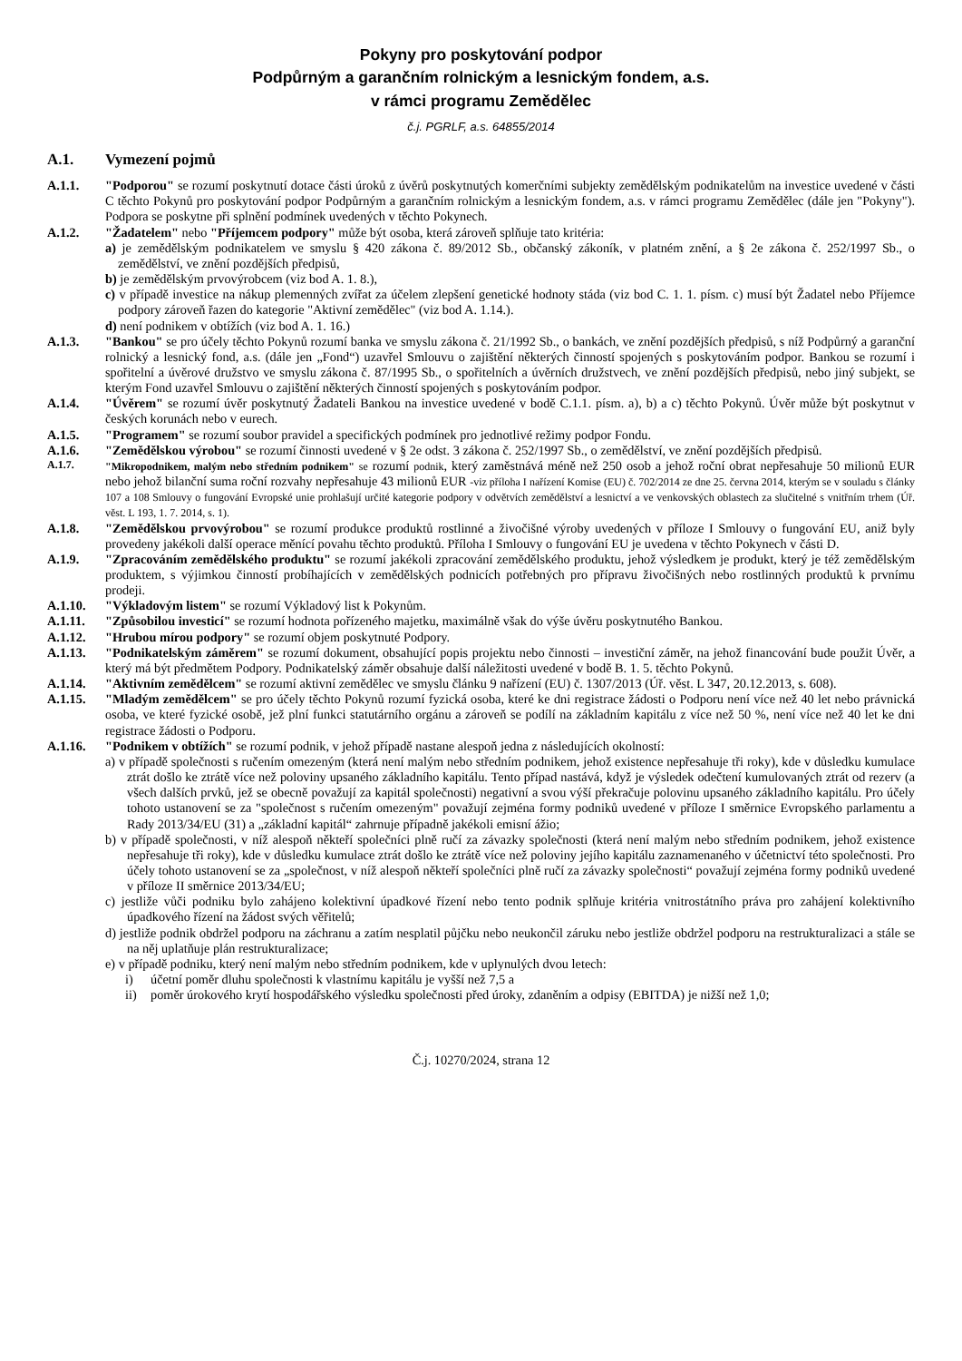Pokyny pro poskytování podpor
Podpůrným a garančním rolnickým a lesnickým fondem, a.s.
v rámci programu Zemědělec
č.j. PGRLF, a.s. 64855/2014
A.1. Vymezení pojmů
A.1.1. "Podporou" se rozumí poskytnutí dotace části úroků z úvěrů poskytnutých komerčními subjekty zemědělským podnikatelům na investice uvedené v části C těchto Pokynů pro poskytování podpor Podpůrným a garančním rolnickým a lesnickým fondem, a.s. v rámci programu Zemědělec (dále jen "Pokyny"). Podpora se poskytne při splnění podmínek uvedených v těchto Pokynech.
A.1.2. "Žadatelem" nebo "Příjemcem podpory" může být osoba, která zároveň splňuje tato kritéria:
a) je zemědělským podnikatelem ve smyslu § 420 zákona č. 89/2012 Sb., občanský zákoník, v platném znění, a § 2e zákona č. 252/1997 Sb., o zemědělství, ve znění pozdějších předpisů,
b) je zemědělským prvovýrobcem (viz bod A. 1. 8.),
c) v případě investice na nákup plemenných zvířat za účelem zlepšení genetické hodnoty stáda (viz bod C. 1. 1. písm. c) musí být Žadatel nebo Příjemce podpory zároveň řazen do kategorie "Aktivní zemědělec" (viz bod A. 1.14.).
d) není podnikem v obtížích (viz bod A. 1. 16.)
A.1.3. "Bankou" se pro účely těchto Pokynů rozumí banka ve smyslu zákona č. 21/1992 Sb., o bankách, ve znění pozdějších předpisů, s níž Podpůrný a garanční rolnický a lesnický fond, a.s. (dále jen „Fond“) uzavřel Smlouvu o zajištění některých činností spojených s poskytováním podpor. Bankou se rozumí i spořitelní a úvěrové družstvo ve smyslu zákona č. 87/1995 Sb., o spořitelních a úvěrních družstvech, ve znění pozdějších předpisů, nebo jiný subjekt, se kterým Fond uzavřel Smlouvu o zajištění některých činností spojených s poskytováním podpor.
A.1.4. "Úvěrem" se rozumí úvěr poskytnutý Žadateli Bankou na investice uvedené v bodě C.1.1. písm. a), b) a c) těchto Pokynů. Úvěr může být poskytnut v českých korunách nebo v eurech.
A.1.5. "Programem" se rozumí soubor pravidel a specifických podmínek pro jednotlivé režimy podpor Fondu.
A.1.6. "Zemědělskou výrobou" se rozumí činnosti uvedené v § 2e odst. 3 zákona č. 252/1997 Sb., o zemědělství, ve znění pozdějších předpisů.
A.1.7. "Mikropodnikem, malým nebo středním podnikem" se rozumí podnik, který zaměstnává méně než 250 osob a jehož roční obrat nepřesahuje 50 milionů EUR nebo jehož bilanční suma roční rozvahy nepřesahuje 43 milionů EUR -viz příloha I nařízení Komise (EU) č. 702/2014 ze dne 25. června 2014, kterým se v souladu s články 107 a 108 Smlouvy o fungování Evropské unie prohlašují určité kategorie podpory v odvětvích zemědělství a lesnictví a ve venkovských oblastech za slučitelné s vnitřním trhem (Úř. věst. L 193, 1. 7. 2014, s. 1).
A.1.8. "Zemědělskou prvovýrobou" se rozumí produkce produktů rostlinné a živočišné výroby uvedených v příloze I Smlouvy o fungování EU, aniž byly provedeny jakékoli další operace měnící povahu těchto produktů. Příloha I Smlouvy o fungování EU je uvedena v těchto Pokynech v části D.
A.1.9. "Zpracováním zemědělského produktu" se rozumí jakékoli zpracování zemědělského produktu, jehož výsledkem je produkt, který je též zemědělským produktem, s výjimkou činností probíhajících v zemědělských podnicích potřebných pro přípravu živočišných nebo rostlinných produktů k prvnímu prodeji.
A.1.10. "Výkladovým listem" se rozumí Výkladový list k Pokynům.
A.1.11. "Způsobilou investicí" se rozumí hodnota pořízeného majetku, maximálně však do výše úvěru poskytnutého Bankou.
A.1.12. "Hrubou mírou podpory" se rozumí objem poskytnuté Podpory.
A.1.13. "Podnikatelským záměrem" se rozumí dokument, obsahující popis projektu nebo činnosti – investiční záměr, na jehož financování bude použit Úvěr, a který má být předmětem Podpory. Podnikatelský záměr obsahuje další náležitosti uvedené v bodě B. 1. 5. těchto Pokynů.
A.1.14. "Aktivním zemědělcem" se rozumí aktivní zemědělec ve smyslu článku 9 nařízení (EU) č. 1307/2013 (Úř. věst. L 347, 20.12.2013, s. 608).
A.1.15. "Mladým zemědělcem" se pro účely těchto Pokynů rozumí fyzická osoba, které ke dni registrace žádosti o Podporu není více než 40 let nebo právnická osoba, ve které fyzické osobě, jež plní funkci statutárního orgánu a zároveň se podílí na základním kapitálu z více než 50 %, není více než 40 let ke dni registrace žádosti o Podporu.
A.1.16. "Podnikem v obtížích" se rozumí podnik, v jehož případě nastane alespoň jedna z následujících okolností:
a) v případě společnosti s ručením omezeným (která není malým nebo středním podnikem, jehož existence nepřesahuje tři roky), kde v důsledku kumulace ztrát došlo ke ztrátě více než poloviny upsaného základního kapitálu. Tento případ nastává, když je výsledek odečtení kumulovaných ztrát od rezerv (a všech dalších prvků, jež se obecně považují za kapitál společnosti) negativní a svou výší překračuje polovinu upsaného základního kapitálu. Pro účely tohoto ustanovení se za "společnost s ručením omezeným" považují zejména formy podniků uvedené v příloze I směrnice Evropského parlamentu a Rady 2013/34/EU (31) a „základní kapitál“ zahrnuje případně jakékoli emisní ážio;
b) v případě společnosti, v níž alespoň někteří společníci plně ručí za závazky společnosti (která není malým nebo středním podnikem, jehož existence nepřesahuje tři roky), kde v důsledku kumulace ztrát došlo ke ztrátě více než poloviny jejího kapitálu zaznamenaného v účetnictví této společnosti. Pro účely tohoto ustanovení se za „společnost, v níž alespoň někteří společníci plně ručí za závazky společnosti“ považují zejména formy podniků uvedené v příloze II směrnice 2013/34/EU;
c) jestliže vůči podniku bylo zahájeno kolektivní úpadkové řízení nebo tento podnik splňuje kritéria vnitrostátního práva pro zahájení kolektivního úpadkového řízení na žádost svých věřitelů;
d) jestliže podnik obdržel podporu na záchranu a zatím nesplatil půjčku nebo neukončil záruku nebo jestliže obdržel podporu na restrukturalizaci a stále se na něj uplatňuje plán restrukturalizace;
e) v případě podniku, který není malým nebo středním podnikem, kde v uplynulých dvou letech:
i) účetní poměr dluhu společnosti k vlastnímu kapitálu je vyšší než 7,5 a
ii) poměr úrokového krytí hospodářského výsledku společnosti před úroky, zdaněním a odpisy (EBITDA) je nižší než 1,0;
Č.j. 10270/2024, strana 12